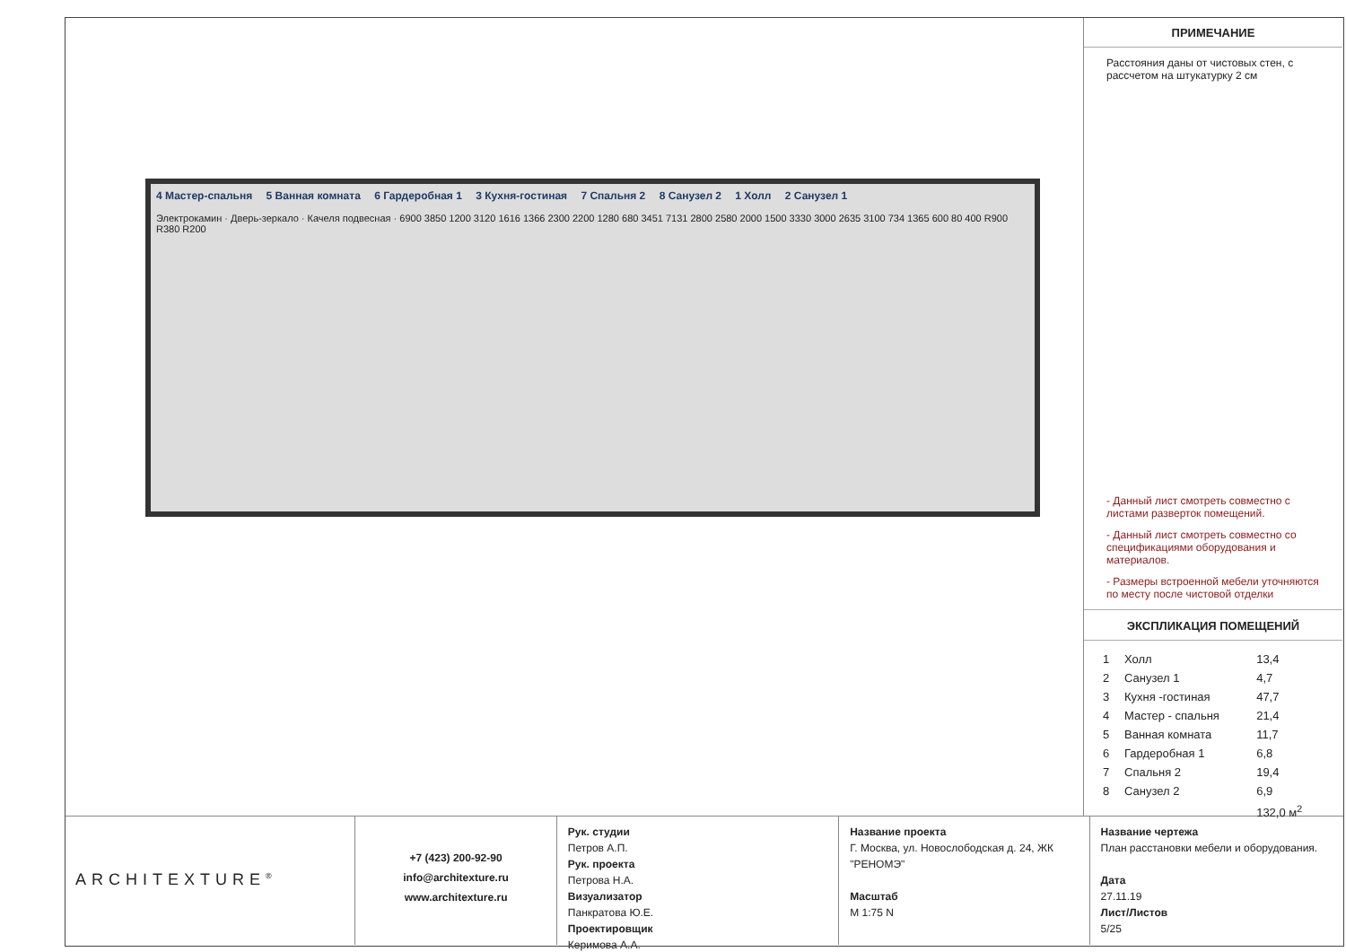4 Мастер-спальня 5 Ванная комната 6 Гардеробная 1 3 Кухня-гостиная 7 Спальня 2 8 Санузел 2 1 Холл 2 Санузел 1
Электрокамин · Дверь-зеркало · Качеля подвесная · 6900 3850 1200 3120 1616 1366 2300 2200 1280 680 3451 7131 2800 2580 2000 1500 3330 3000 2635 3100 734 1365 600 80 400 R900 R380 R200
ПРИМЕЧАНИЕ
Расстояния даны от чистовых стен, с рассчетом на штукатурку 2 см
- Данный лист смотреть совместно с листами разверток помещений.
- Данный лист смотреть совместно со спецификациями оборудования и материалов.
- Размеры встроенной мебели уточняются по месту после чистовой отделки
ЭКСПЛИКАЦИЯ ПОМЕЩЕНИЙ
| 1 | Холл | 13,4 |
| 2 | Санузел 1 | 4,7 |
| 3 | Кухня -гостиная | 47,7 |
| 4 | Мастер - спальня | 21,4 |
| 5 | Ванная комната | 11,7 |
| 6 | Гардеробная 1 | 6,8 |
| 7 | Спальня 2 | 19,4 |
| 8 | Санузел 2 | 6,9 |
| | | 132,0 м<sup>2</sup> |
ARCHITEXTURE<sup>®</sup>
+7 (423) 200-92-90
info@architexture.ru
www.architexture.ru
Рук. студии
Петров А.П.
Рук. проекта
Петрова Н.А.
Визуализатор
Панкратова Ю.Е.
Проектировщик
Керимова А.А.
Название проекта
Г. Москва, ул. Новослободская д. 24, ЖК "РЕНОМЭ"
Масштаб
М 1:75 N
Название чертежа
План расстановки мебели и оборудования.
Дата
27.11.19
Лист/Листов
5/25